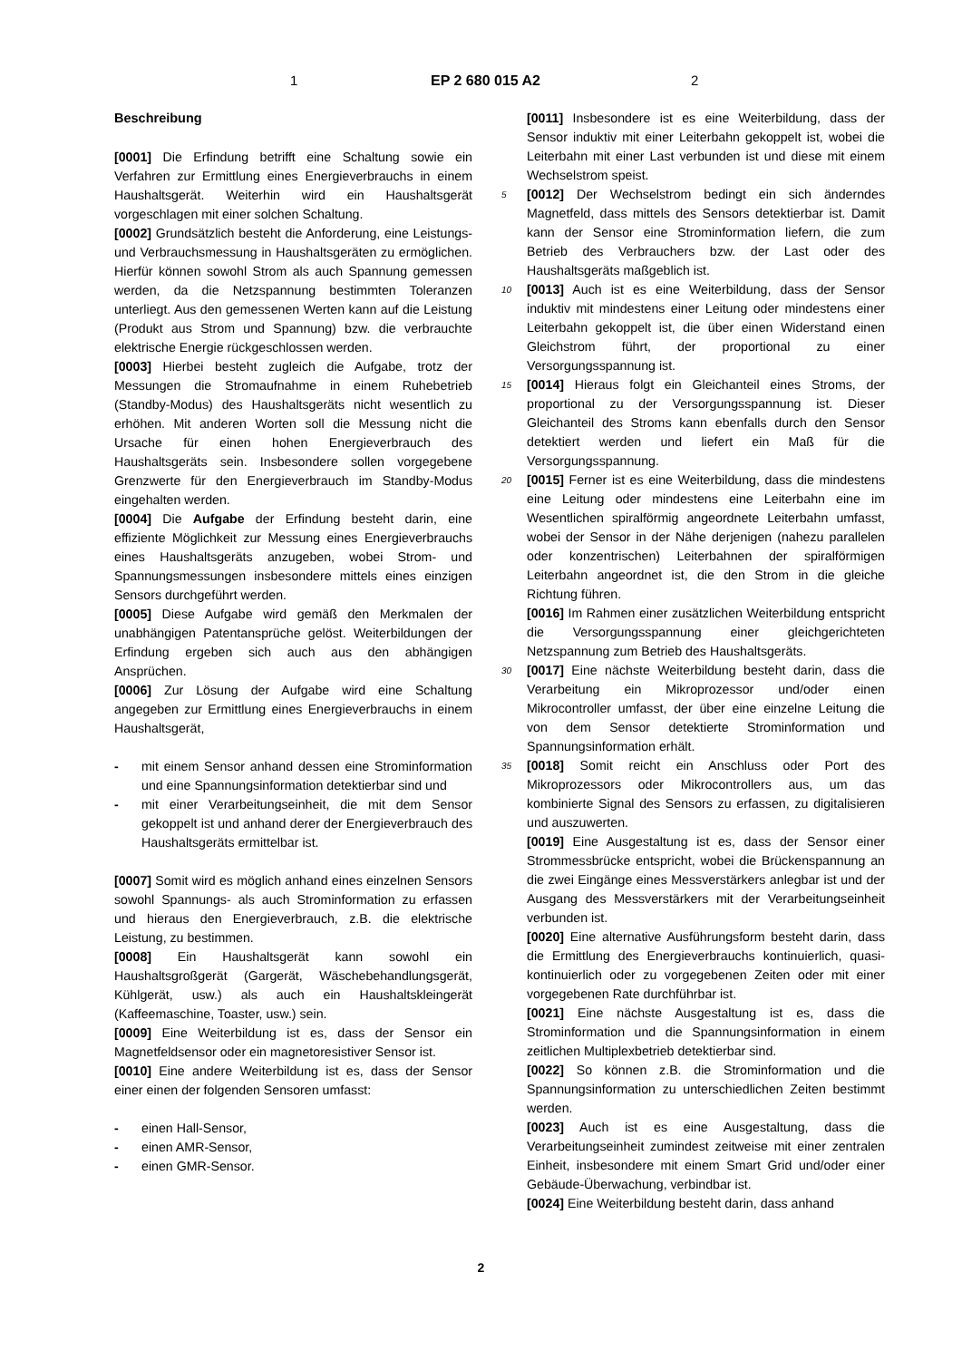1 EP 2 680 015 A2 2
Beschreibung
[0001] Die Erfindung betrifft eine Schaltung sowie ein Verfahren zur Ermittlung eines Energieverbrauchs in einem Haushaltsgerät. Weiterhin wird ein Haushaltsgerät vorgeschlagen mit einer solchen Schaltung.
[0002] Grundsätzlich besteht die Anforderung, eine Leistungs- und Verbrauchsmessung in Haushaltsgeräten zu ermöglichen. Hierfür können sowohl Strom als auch Spannung gemessen werden, da die Netzspannung bestimmten Toleranzen unterliegt. Aus den gemessenen Werten kann auf die Leistung (Produkt aus Strom und Spannung) bzw. die verbrauchte elektrische Energie rückgeschlossen werden.
[0003] Hierbei besteht zugleich die Aufgabe, trotz der Messungen die Stromaufnahme in einem Ruhebetrieb (Standby-Modus) des Haushaltsgeräts nicht wesentlich zu erhöhen. Mit anderen Worten soll die Messung nicht die Ursache für einen hohen Energieverbrauch des Haushaltsgeräts sein. Insbesondere sollen vorgegebene Grenzwerte für den Energieverbrauch im Standby-Modus eingehalten werden.
[0004] Die Aufgabe der Erfindung besteht darin, eine effiziente Möglichkeit zur Messung eines Energieverbrauchs eines Haushaltsgeräts anzugeben, wobei Strom- und Spannungsmessungen insbesondere mittels eines einzigen Sensors durchgeführt werden.
[0005] Diese Aufgabe wird gemäß den Merkmalen der unabhängigen Patentansprüche gelöst. Weiterbildungen der Erfindung ergeben sich auch aus den abhängigen Ansprüchen.
[0006] Zur Lösung der Aufgabe wird eine Schaltung angegeben zur Ermittlung eines Energieverbrauchs in einem Haushaltsgerät,
- mit einem Sensor anhand dessen eine Strominformation und eine Spannungsinformation detektierbar sind und
- mit einer Verarbeitungseinheit, die mit dem Sensor gekoppelt ist und anhand derer der Energieverbrauch des Haushaltsgeräts ermittelbar ist.
[0007] Somit wird es möglich anhand eines einzelnen Sensors sowohl Spannungs- als auch Strominformation zu erfassen und hieraus den Energieverbrauch, z.B. die elektrische Leistung, zu bestimmen.
[0008] Ein Haushaltsgerät kann sowohl ein Haushaltsgroßgerät (Gargerät, Wäschebehandlungsgerät, Kühlgerät, usw.) als auch ein Haushaltskleingerät (Kaffeemaschine, Toaster, usw.) sein.
[0009] Eine Weiterbildung ist es, dass der Sensor ein Magnetfeldsensor oder ein magnetoresistiver Sensor ist.
[0010] Eine andere Weiterbildung ist es, dass der Sensor einer einen der folgenden Sensoren umfasst:
- einen Hall-Sensor,
- einen AMR-Sensor,
- einen GMR-Sensor.
[0011] Insbesondere ist es eine Weiterbildung, dass der Sensor induktiv mit einer Leiterbahn gekoppelt ist, wobei die Leiterbahn mit einer Last verbunden ist und diese mit einem Wechselstrom speist.
5 [0012] Der Wechselstrom bedingt ein sich änderndes Magnetfeld, dass mittels des Sensors detektierbar ist. Damit kann der Sensor eine Strominformation liefern, die zum Betrieb des Verbrauchers bzw. der Last oder des Haushaltsgeräts maßgeblich ist.
10 [0013] Auch ist es eine Weiterbildung, dass der Sensor induktiv mit mindestens einer Leitung oder mindestens einer Leiterbahn gekoppelt ist, die über einen Widerstand einen Gleichstrom führt, der proportional zu einer Versorgungsspannung ist.
15 [0014] Hieraus folgt ein Gleichanteil eines Stroms, der proportional zu der Versorgungsspannung ist. Dieser Gleichanteil des Stroms kann ebenfalls durch den Sensor detektiert werden und liefert ein Maß für die Versorgungsspannung.
20 [0015] Ferner ist es eine Weiterbildung, dass die mindestens eine Leitung oder mindestens eine Leiterbahn eine im Wesentlichen spiralförmig angeordnete Leiterbahn umfasst, wobei der Sensor in der Nähe derjenigen (nahezu parallelen oder konzentrischen) Leiterbahnen der spiralförmigen Leiterbahn angeordnet ist, die den Strom in die gleiche Richtung führen.
[0016] Im Rahmen einer zusätzlichen Weiterbildung entspricht die Versorgungsspannung einer gleichgerichteten Netzspannung zum Betrieb des Haushaltsgeräts.
30 [0017] Eine nächste Weiterbildung besteht darin, dass die Verarbeitung ein Mikroprozessor und/oder einen Mikrocontroller umfasst, der über eine einzelne Leitung die von dem Sensor detektierte Strominformation und Spannungsinformation erhält.
35 [0018] Somit reicht ein Anschluss oder Port des Mikroprozessors oder Mikrocontrollers aus, um das kombinierte Signal des Sensors zu erfassen, zu digitalisieren und auszuwerten.
[0019] Eine Ausgestaltung ist es, dass der Sensor einer Strommessbrücke entspricht, wobei die Brückenspannung an die zwei Eingänge eines Messverstärkers anlegbar ist und der Ausgang des Messverstärkers mit der Verarbeitungseinheit verbunden ist.
[0020] Eine alternative Ausführungsform besteht darin, dass die Ermittlung des Energieverbrauchs kontinuierlich, quasi-kontinuierlich oder zu vorgegebenen Zeiten oder mit einer vorgegebenen Rate durchführbar ist.
[0021] Eine nächste Ausgestaltung ist es, dass die Strominformation und die Spannungsinformation in einem zeitlichen Multiplexbetrieb detektierbar sind.
[0022] So können z.B. die Strominformation und die Spannungsinformation zu unterschiedlichen Zeiten bestimmt werden.
[0023] Auch ist es eine Ausgestaltung, dass die Verarbeitungseinheit zumindest zeitweise mit einer zentralen Einheit, insbesondere mit einem Smart Grid und/oder einer Gebäude-Überwachung, verbindbar ist.
[0024] Eine Weiterbildung besteht darin, dass anhand
2